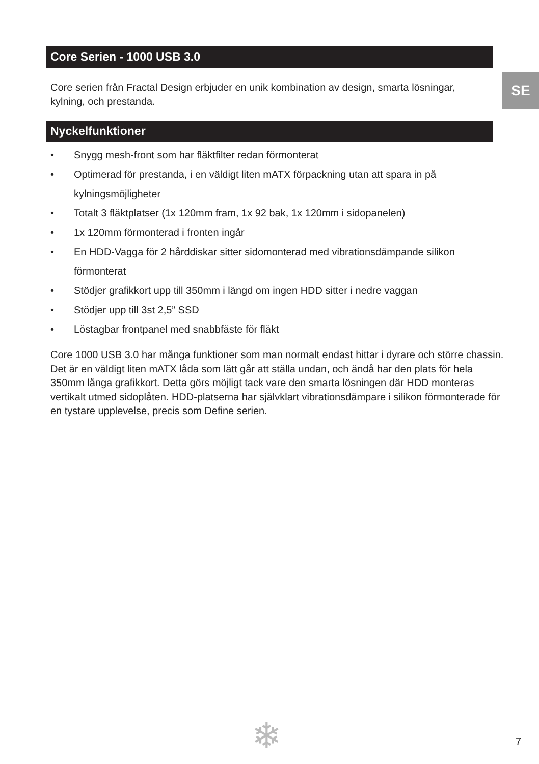SE
Core Serien - 1000 USB 3.0
Core serien från Fractal Design erbjuder en unik kombination av design, smarta lösningar, kylning, och prestanda.
Nyckelfunktioner
• Snygg mesh-front som har fläktfilter redan förmonterat
• Optimerad för prestanda, i en väldigt liten mATX förpackning utan att spara in på kylningsmöjligheter
• Totalt 3 fläktplatser (1x 120mm fram, 1x 92 bak, 1x 120mm i sidopanelen)
• 1x 120mm förmonterad i fronten ingår
• En HDD-Vagga för 2 hårddiskar sitter sidomonterad med vibrationsdämpande silikon förmonterat
• Stödjer grafikkort upp till 350mm i längd om ingen HDD sitter i nedre vaggan
• Stödjer upp till 3st 2,5” SSD
• Löstagbar frontpanel med snabbfäste för fläkt
Core 1000 USB 3.0 har många funktioner som man normalt endast hittar i dyrare och större chassin. Det är en väldigt liten mATX låda som lätt går att ställa undan, och ändå har den plats för hela 350mm långa grafikkort. Detta görs möjligt tack vare den smarta lösningen där HDD monteras vertikalt utmed sidoplåten. HDD-platserna har självklart vibrationsdämpare i silikon förmonterade för en tystare upplevelse, precis som Define serien.
❄ 7